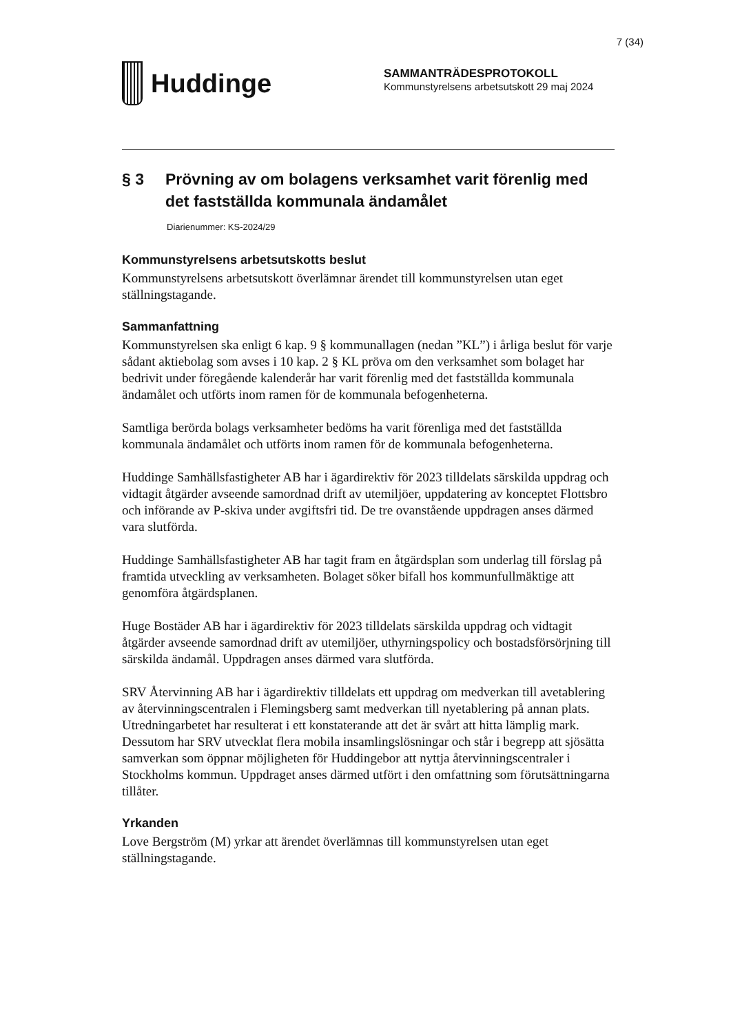7 (34)
Huddinge
SAMMANTRÄDESPROTOKOLL
Kommunstyrelsens arbetsutskott 29 maj 2024
§ 3 Prövning av om bolagens verksamhet varit förenlig med det fastställda kommunala ändamålet
Diarienummer: KS-2024/29
Kommunstyrelsens arbetsutskotts beslut
Kommunstyrelsens arbetsutskott överlämnar ärendet till kommunstyrelsen utan eget ställningstagande.
Sammanfattning
Kommunstyrelsen ska enligt 6 kap. 9 § kommunallagen (nedan ”KL”) i årliga beslut för varje sådant aktiebolag som avses i 10 kap. 2 § KL pröva om den verksamhet som bolaget har bedrivit under föregående kalenderår har varit förenlig med det fastställda kommunala ändamålet och utförts inom ramen för de kommunala befogenheterna.
Samtliga berörda bolags verksamheter bedöms ha varit förenliga med det fastställda kommunala ändamålet och utförts inom ramen för de kommunala befogenheterna.
Huddinge Samhällsfastigheter AB har i ägardirektiv för 2023 tilldelats särskilda uppdrag och vidtagit åtgärder avseende samordnad drift av utemiljöer, uppdatering av konceptet Flottsbro och införande av P-skiva under avgiftsfri tid. De tre ovanstående uppdragen anses därmed vara slutförda.
Huddinge Samhällsfastigheter AB har tagit fram en åtgärdsplan som underlag till förslag på framtida utveckling av verksamheten. Bolaget söker bifall hos kommunfullmäktige att genomföra åtgärdsplanen.
Huge Bostäder AB har i ägardirektiv för 2023 tilldelats särskilda uppdrag och vidtagit åtgärder avseende samordnad drift av utemiljöer, uthyrningspolicy och bostadsförsörjning till särskilda ändamål. Uppdragen anses därmed vara slutförda.
SRV Återvinning AB har i ägardirektiv tilldelats ett uppdrag om medverkan till avetablering av återvinningscentralen i Flemingsberg samt medverkan till nyetablering på annan plats. Utredningarbetet har resulterat i ett konstaterande att det är svårt att hitta lämplig mark. Dessutom har SRV utvecklat flera mobila insamlingslösningar och står i begrepp att sjösätta samverkan som öppnar möjligheten för Huddingebor att nyttja återvinningscentraler i Stockholms kommun. Uppdraget anses därmed utfört i den omfattning som förutsättningarna tillåter.
Yrkanden
Love Bergström (M) yrkar att ärendet överlämnas till kommunstyrelsen utan eget ställningstagande.